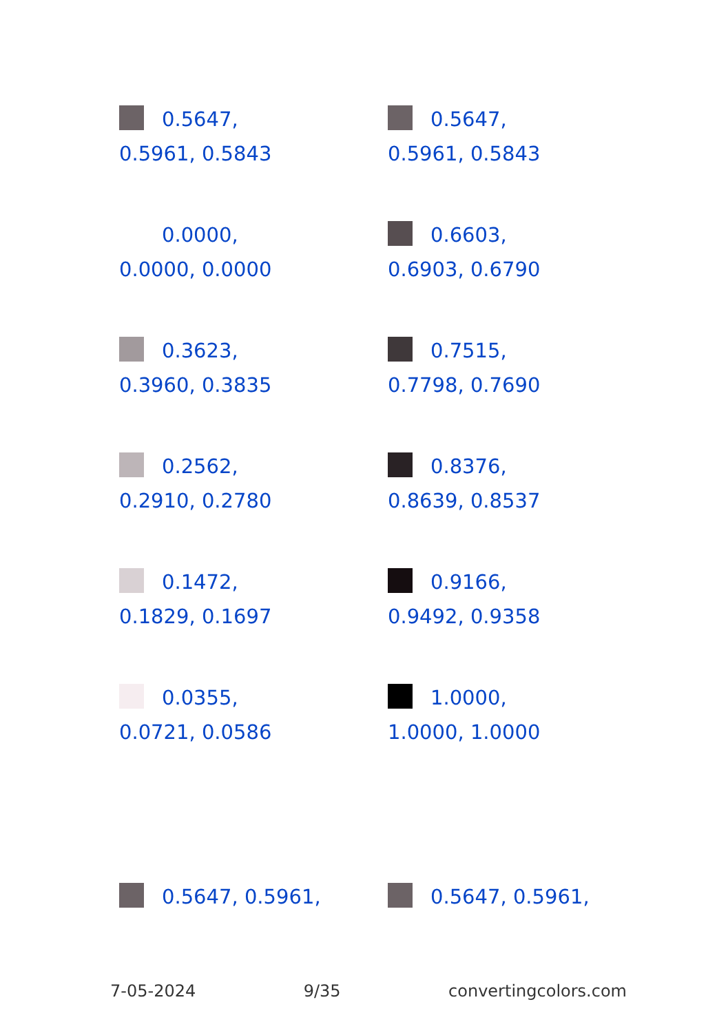0.5647, 0.5961, 0.5843
0.5647, 0.5961, 0.5843
0.0000, 0.0000, 0.0000
0.6603, 0.6903, 0.6790
0.3623, 0.3960, 0.3835
0.7515, 0.7798, 0.7690
0.2562, 0.2910, 0.2780
0.8376, 0.8639, 0.8537
0.1472, 0.1829, 0.1697
0.9166, 0.9492, 0.9358
0.0355, 0.0721, 0.0586
1.0000, 1.0000, 1.0000
0.5647, 0.5961, 0.5647, 0.5961,
7-05-2024 9/35 convertingcolors.com